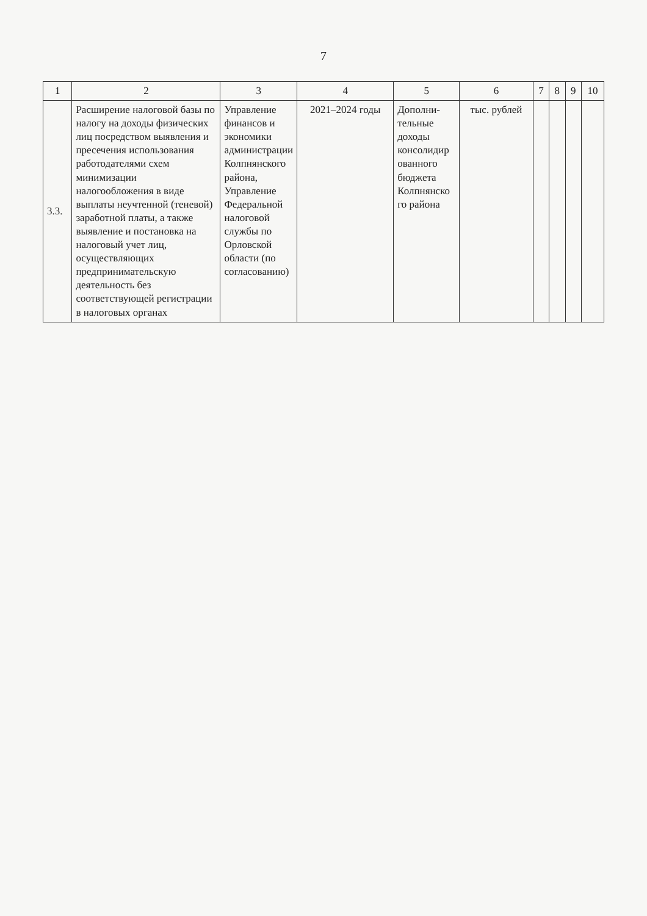7
| 1 | 2 | 3 | 4 | 5 | 6 | 7 | 8 | 9 | 10 |
| --- | --- | --- | --- | --- | --- | --- | --- | --- | --- |
| 3.3. | Расширение налоговой базы по налогу на доходы физических лиц посредством выявления и пресечения использования работодателями схем минимизации налогообложения в виде выплаты неучтенной (теневой) заработной платы, а также выявление и постановка на налоговый учет лиц, осуществляющих предпринимательскую деятельность без соответствующей регистрации в налоговых органах | Управление финансов и экономики администрации Колпнянского района, Управление Федеральной налоговой службы по Орловской области (по согласованию) | 2021–2024 годы | Дополни-тельные доходы консолидир ованного бюджета Колпнянско го района | тыс. рублей | | | | |